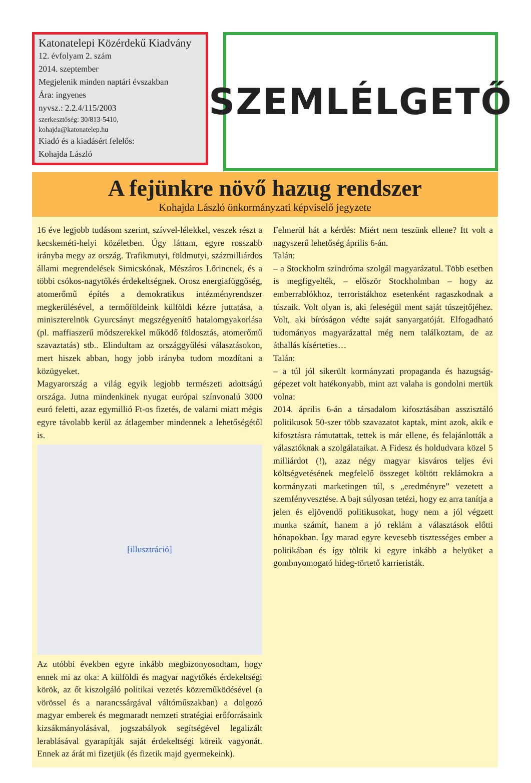Katonatelepi Közérdekű Kiadvány
12. évfolyam 2. szám
2014. szeptember
Megjelenik minden naptári évszakban
Ára: ingyenes
nyvsz.: 2.2.4/115/2003
szerkesztőség: 30/813-5410,
kohajda@katonatelep.hu
Kiadó és a kiadásért felelős:
Kohajda László
SZEMLÉLGETŐ
A fejünkre növő hazug rendszer
Kohajda László önkormányzati képviselő jegyzete
16 éve legjobb tudásom szerint, szívvel-lélekkel, veszek részt a kecskeméti-helyi közéletben. Úgy láttam, egyre rosszabb irányba megy az ország. Trafikmutyi, földmutyi, százmilliárdos állami megrendelések Simicskónak, Mészáros Lőrincnek, és a többi csókos-nagytőkés érdekeltségnek. Orosz energiafüggőség, atomerőmű építés a demokratikus intézményrendszer megkerülésével, a termőföldeink külföldi kézre juttatása, a miniszterelnök Gyurcsányt megszégyenítő hatalomgyakorlása (pl. maffiaszerű módszerekkel működő földosztás, atomerőmű szavaztatás) stb.. Elindultam az országgyűlési választásokon, mert hiszek abban, hogy jobb irányba tudom mozdítani a közügyeket.
Magyarország a világ egyik legjobb természeti adottságú országa. Jutna mindenkinek nyugat európai színvonalú 3000 euró feletti, azaz egymillió Ft-os fizetés, de valami miatt mégis egyre távolabb kerül az átlagember mindennek a lehetőségétől is.
[illusztráció]
Az utóbbi években egyre inkább megbizonyosodtam, hogy ennek mi az oka: A külföldi és magyar nagytőkés érdekeltségi körök, az őt kiszolgáló politikai vezetés közreműködésével (a vörössel és a narancssárgával váltóműszakban) a dolgozó magyar emberek és megmaradt nemzeti stratégiai erőforrásaink kizsákmányolásával, jogszabályok segítségével legalizált lerablásával gyarapítják saját érdekeltségi köreik vagyonát. Ennek az árát mi fizetjük (és fizetik majd gyermekeink).
Felmerül hát a kérdés: Miért nem teszünk ellene? Itt volt a nagyszerű lehetőség április 6-án.
Talán:
– a Stockholm szindróma szolgál magyarázatul. Több esetben is megfigyelték, – először Stockholmban – hogy az emberrablókhoz, terroristákhoz esetenként ragaszkodnak a túszaik. Volt olyan is, aki feleségül ment saját túszejtőjéhez. Volt, aki bíróságon védte saját sanyargatóját. Elfogadható tudományos magyarázattal még nem találkoztam, de az áthallás kísérteties…
Talán:
– a túl jól sikerült kormányzati propaganda és hazugság-gépezet volt hatékonyabb, mint azt valaha is gondolni mertük volna:
2014. április 6-án a társadalom kifosztásában asszisztáló politikusok 50-szer több szavazatot kaptak, mint azok, akik e kifosztásra rámutattak, tettek is már ellene, és felajánlották a választóknak a szolgálataikat. A Fidesz és holdudvara közel 5 milliárdot (!), azaz négy magyar kisváros teljes évi költségvetésének megfelelő összeget költött reklámokra a kormányzati marketingen túl, s „eredményre” vezetett a szemfényvesztése. A bajt súlyosan tetézi, hogy ez arra tanítja a jelen és eljövendő politikusokat, hogy nem a jól végzett munka számít, hanem a jó reklám a választások előtti hónapokban. Így marad egyre kevesebb tisztességes ember a politikában és így töltik ki egyre inkább a helyüket a gombnyomogató hideg-törtető karrieristák.